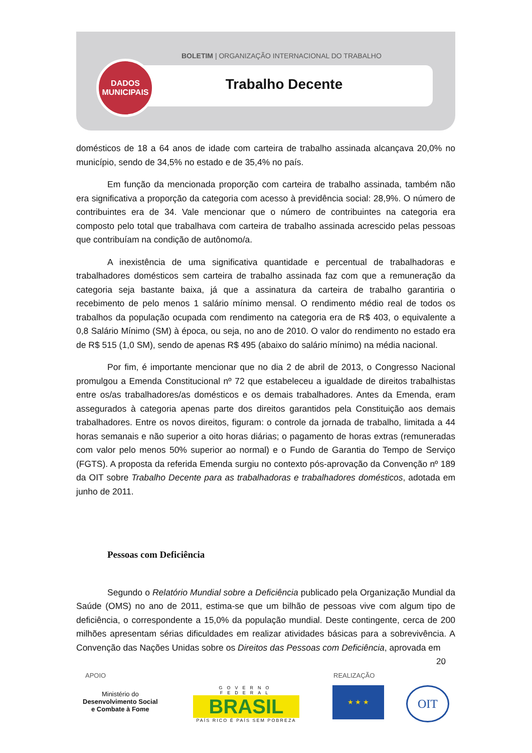BOLETIM | ORGANIZAÇÃO INTERNACIONAL DO TRABALHO
DADOS
MUNICIPAIS
Trabalho Decente
domésticos de 18 a 64 anos de idade com carteira de trabalho assinada alcançava 20,0% no município, sendo de 34,5% no estado e de 35,4% no país.
Em função da mencionada proporção com carteira de trabalho assinada, também não era significativa a proporção da categoria com acesso à previdência social: 28,9%. O número de contribuintes era de 34. Vale mencionar que o número de contribuintes na categoria era composto pelo total que trabalhava com carteira de trabalho assinada acrescido pelas pessoas que contribuíam na condição de autônomo/a.
A inexistência de uma significativa quantidade e percentual de trabalhadoras e trabalhadores domésticos sem carteira de trabalho assinada faz com que a remuneração da categoria seja bastante baixa, já que a assinatura da carteira de trabalho garantiria o recebimento de pelo menos 1 salário mínimo mensal. O rendimento médio real de todos os trabalhos da população ocupada com rendimento na categoria era de R$ 403, o equivalente a 0,8 Salário Mínimo (SM) à época, ou seja, no ano de 2010. O valor do rendimento no estado era de R$ 515 (1,0 SM), sendo de apenas R$ 495 (abaixo do salário mínimo) na média nacional.
Por fim, é importante mencionar que no dia 2 de abril de 2013, o Congresso Nacional promulgou a Emenda Constitucional nº 72 que estabeleceu a igualdade de direitos trabalhistas entre os/as trabalhadores/as domésticos e os demais trabalhadores. Antes da Emenda, eram assegurados à categoria apenas parte dos direitos garantidos pela Constituição aos demais trabalhadores. Entre os novos direitos, figuram: o controle da jornada de trabalho, limitada a 44 horas semanais e não superior a oito horas diárias; o pagamento de horas extras (remuneradas com valor pelo menos 50% superior ao normal) e o Fundo de Garantia do Tempo de Serviço (FGTS). A proposta da referida Emenda surgiu no contexto pós-aprovação da Convenção nº 189 da OIT sobre Trabalho Decente para as trabalhadoras e trabalhadores domésticos, adotada em junho de 2011.
Pessoas com Deficiência
Segundo o Relatório Mundial sobre a Deficiência publicado pela Organização Mundial da Saúde (OMS) no ano de 2011, estima-se que um bilhão de pessoas vive com algum tipo de deficiência, o correspondente a 15,0% da população mundial. Deste contingente, cerca de 200 milhões apresentam sérias dificuldades em realizar atividades básicas para a sobrevivência. A Convenção das Nações Unidas sobre os Direitos das Pessoas com Deficiência, aprovada em
20
APOIO REALIZAÇÃO
Ministério do
Desenvolvimento Social
e Combate à Fome
GOVERNO FEDERAL
BRASIL
PAÍS RICO É PAÍS SEM POBREZA
★ ★ ★ OIT